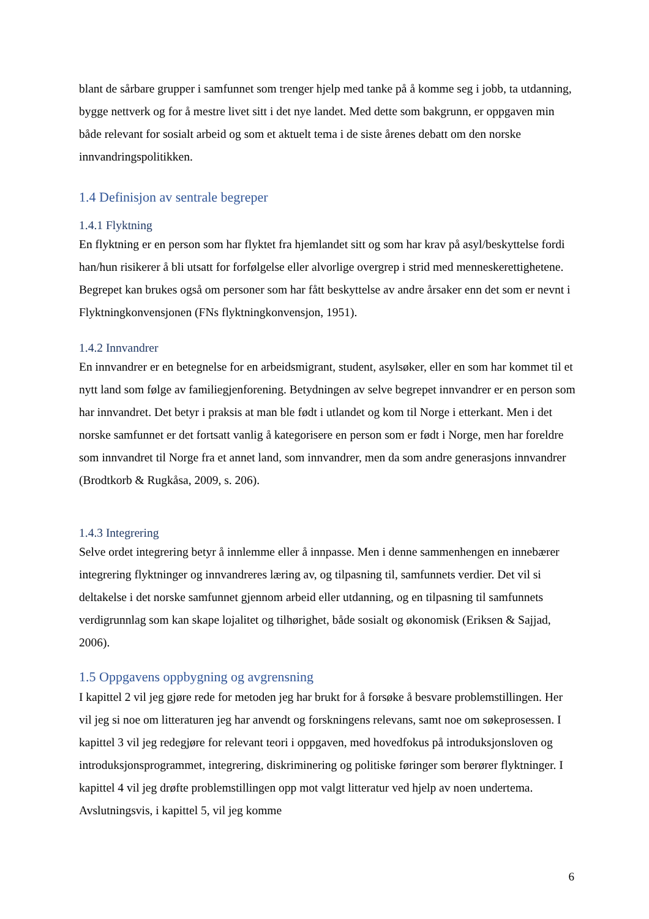blant de sårbare grupper i samfunnet som trenger hjelp med tanke på å komme seg i jobb, ta utdanning, bygge nettverk og for å mestre livet sitt i det nye landet. Med dette som bakgrunn, er oppgaven min både relevant for sosialt arbeid og som et aktuelt tema i de siste årenes debatt om den norske innvandringspolitikken.
1.4 Definisjon av sentrale begreper
1.4.1 Flyktning
En flyktning er en person som har flyktet fra hjemlandet sitt og som har krav på asyl/beskyttelse fordi han/hun risikerer å bli utsatt for forfølgelse eller alvorlige overgrep i strid med menneskerettighetene. Begrepet kan brukes også om personer som har fått beskyttelse av andre årsaker enn det som er nevnt i Flyktningkonvensjonen (FNs flyktningkonvensjon, 1951).
1.4.2 Innvandrer
En innvandrer er en betegnelse for en arbeidsmigrant, student, asylsøker, eller en som har kommet til et nytt land som følge av familiegjenforening. Betydningen av selve begrepet innvandrer er en person som har innvandret. Det betyr i praksis at man ble født i utlandet og kom til Norge i etterkant. Men i det norske samfunnet er det fortsatt vanlig å kategorisere en person som er født i Norge, men har foreldre som innvandret til Norge fra et annet land, som innvandrer, men da som andre generasjons innvandrer (Brodtkorb & Rugkåsa, 2009, s. 206).
1.4.3 Integrering
Selve ordet integrering betyr å innlemme eller å innpasse. Men i denne sammenhengen en innebærer integrering flyktninger og innvandreres læring av, og tilpasning til, samfunnets verdier. Det vil si deltakelse i det norske samfunnet gjennom arbeid eller utdanning, og en tilpasning til samfunnets verdigrunnlag som kan skape lojalitet og tilhørighet, både sosialt og økonomisk (Eriksen & Sajjad, 2006).
1.5 Oppgavens oppbygning og avgrensning
I kapittel 2 vil jeg gjøre rede for metoden jeg har brukt for å forsøke å besvare problemstillingen. Her vil jeg si noe om litteraturen jeg har anvendt og forskningens relevans, samt noe om søkeprosessen. I kapittel 3 vil jeg redegjøre for relevant teori i oppgaven, med hovedfokus på introduksjonsloven og introduksjonsprogrammet, integrering, diskriminering og politiske føringer som berører flyktninger. I kapittel 4 vil jeg drøfte problemstillingen opp mot valgt litteratur ved hjelp av noen undertema. Avslutningsvis, i kapittel 5, vil jeg komme
6